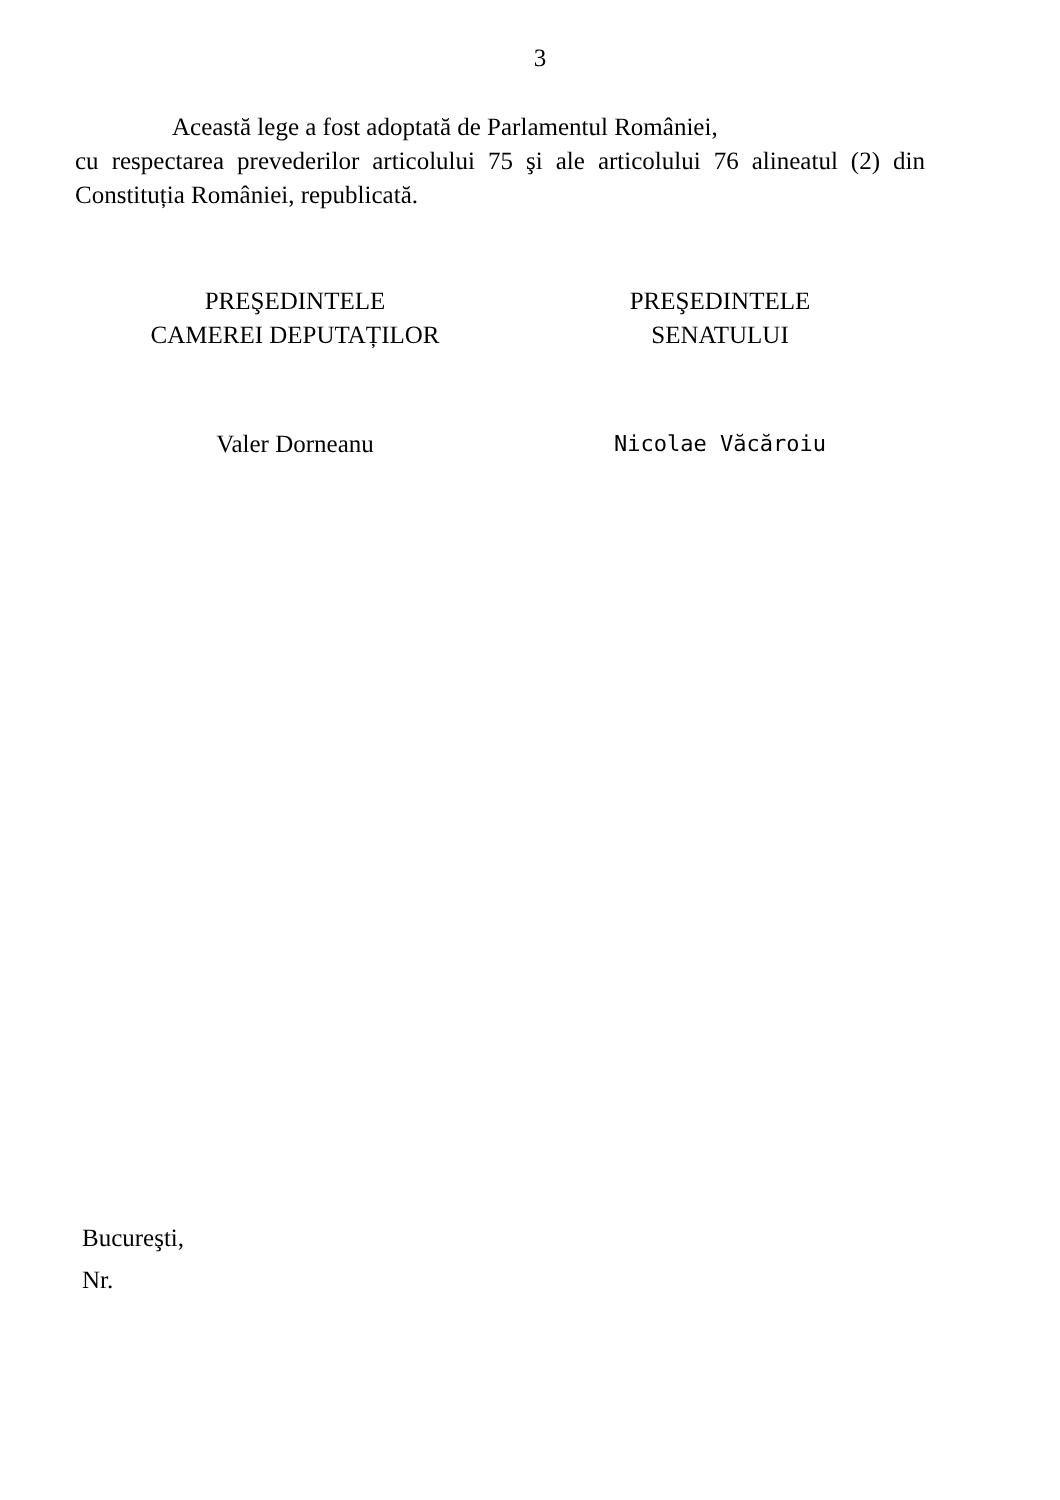3
Această lege a fost adoptată de Parlamentul României,
cu respectarea prevederilor articolului 75 şi ale articolului 76 alineatul (2) din Constituția României, republicată.
PREŞEDINTELE
CAMEREI DEPUTAȚILOR
Valer Dorneanu
PREŞEDINTELE
SENATULUI
Nicolae Văcăroiu
Bucureşti,
Nr.